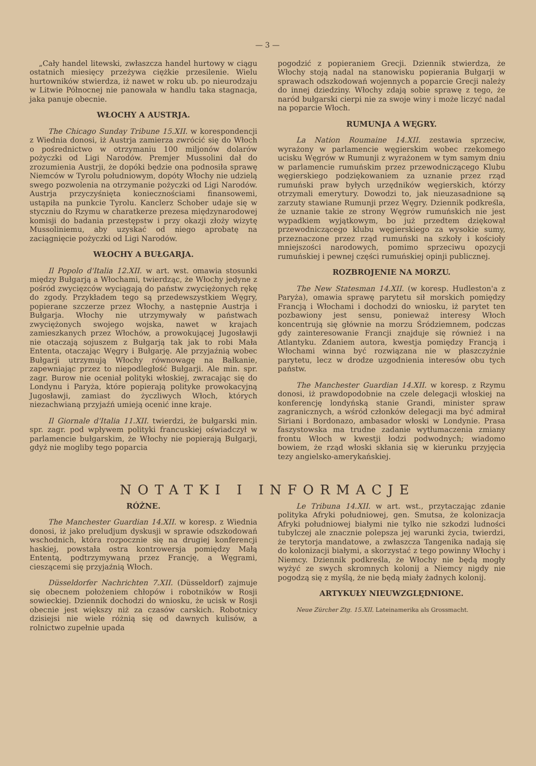— 3 —
„Cały handel litewski, zwłaszcza handel hurtowy w ciągu ostatnich miesięcy przeżywa ciężkie przesilenie. Wielu hurtowników stwierdza, iż nawet w roku ub. po nieurodzaju w Litwie Północnej nie panowała w handlu taka stagnacja, jaka panuje obecnie.
WŁOCHY A AUSTRJA.
The Chicago Sunday Tribune 15.XII. w korespondencji z Wiednia donosi, iż Austrja zamierza zwrócić się do Włoch o pośrednictwo w otrzymaniu 100 miljonów dolarów pożyczki od Ligi Narodów. Premjer Mussolini dał do zrozumienia Austrji, że dopóki będzie ona podnosiła sprawę Niemców w Tyrolu południowym, dopóty Włochy nie udzielą swego pozwolenia na otrzymanie pożyczki od Ligi Narodów. Austrja przyczyśnięta koniecznościami finansowemi, ustąpiła na punkcie Tyrolu. Kanclerz Schober udaje się w styczniu do Rzymu w charatkerze prezesa międzynarodowej komisji do badania przestępstw i przy okazji złoży wizytę Mussoliniemu, aby uzyskać od niego aprobatę na zaciągnięcie pożyczki od Ligi Narodów.
WŁOCHY A BUŁGARJA.
Il Popolo d'Italia 12.XII. w art. wst. omawia stosunki między Bułgarją a Włochami, twierdząc, że Włochy jedyne z pośród zwycięzców wyciągają do państw zwyciężonych rękę do zgody. Przykładem tego są przedewszystkiem Węgry, popierane szczerze przez Włochy, a następnie Austrja i Bułgarja. Włochy nie utrzymywały w państwach zwyciężonych swojego wojska, nawet w krajach zamieszkanych przez Włochów, a prowokującej Jugosławji nie otaczają sojuszem z Bułgarją tak jak to robi Mała Ententa, otaczając Węgry i Bułgarję. Ale przyjaźnią wobec Bułgarji utrzymują Włochy równowagę na Bałkanie, zapewniając przez to niepodległość Bułgarji. Ale min. spr. zagr. Burow nie oceniał polityki włoskiej, zwracając się do Londynu i Paryża, które popierają polityke prowokacyjną Jugosławji, zamiast do życzliwych Włoch, których niezachwianą przyjaźń umieją ocenić inne kraje.
Il Giornale d'Italia 11.XII. twierdzi, że bułgarski min. spr. zagr. pod wpływem polityki francuskiej oświadczył w parlamencie bułgarskim, że Włochy nie popierają Bułgarji, gdyż nie mogliby tego poparcia
pogodzić z popieraniem Grecji. Dziennik stwierdza, że Włochy stoją nadal na stanowisku popierania Bułgarji w sprawach odszkodowań wojennych a poparcie Grecji należy do innej dziedziny. Włochy zdają sobie sprawę z tego, że naród bułgarski cierpi nie za swoje winy i może liczyć nadal na poparcie Włoch.
RUMUNJA A WĘGRY.
La Nation Roumaine 14.XII. zestawia sprzeciw, wyrażony w parlamencie węgierskim wobec rzekomego ucisku Węgrów w Rumunji z wyrażonem w tym samym dniu w parlamencie rumuńskim przez przewodniczącego Klubu węgierskiego podziękowaniem za uznanie przez rząd rumuński praw byłych urzędników węgierskich, którzy otrzymali emerytury. Dowodzi to, jak nieuzasadnione są zarzuty stawiane Rumunji przez Węgry. Dziennik podkreśla, że uznanie takie ze strony Węgrów rumuńskich nie jest wypadkiem wyjątkowym, bo już przedtem dziękował przewodniczącego klubu węgierskiego za wysokie sumy, przeznaczone przez rząd rumuński na szkoły i kościoły mniejszości narodowych, pomimo sprzeciwu opozycji rumuńskiej i pewnej części rumuńskiej opinji publicznej.
ROZBROJENIE NA MORZU.
The New Statesman 14.XII. (w koresp. Hudleston'a z Paryża), omawia sprawę parytetu sił morskich pomiędzy Francją i Włochami i dochodzi do wniosku, iż parytet ten pozbawiony jest sensu, ponieważ interesy Włoch koncentrują się głównie na morzu Śródziemnem, podczas gdy zainteresowanie Francji znajduje się również i na Atlantyku. Zdaniem autora, kwestja pomiędzy Francją i Włochami winna być rozwiązana nie w płaszczyźnie parytetu, lecz w drodze uzgodnienia interesów obu tych państw.
The Manchester Guardian 14.XII. w koresp. z Rzymu donosi, iż prawdopodobnie na czele delegacji włoskiej na konferencję londyńską stanie Grandi, minister spraw zagranicznych, a wśród członków delegacji ma być admirał Siriani i Bordonazo, ambasador włoski w Londynie. Prasa faszystowska ma trudne zadanie wytłumaczenia zmiany frontu Włoch w kwestji łodzi podwodnych; wiadomo bowiem, że rząd włoski skłania się w kierunku przyjęcia tezy angielsko-amerykańskiej.
NOTATKI I INFORMACJE
RÓŻNE.
The Manchester Guardian 14.XII. w koresp. z Wiednia donosi, iż jako preludjum dyskusji w sprawie odszkodowań wschodnich, która rozpocznie się na drugiej konferencji haskiej, powstała ostra kontrowersja pomiędzy Małą Ententą, podtrzymywaną przez Francję, a Węgrami, cieszącemi się przyjaźnią Włoch.
Düsseldorfer Nachrichten 7.XII. (Düsseldorf) zajmuje się obecnem położeniem chłopów i robotników w Rosji sowieckiej. Dziennik dochodzi do wniosku, że ucisk w Rosji obecnie jest większy niż za czasów carskich. Robotnicy dzisiejsi nie wiele różnią się od dawnych kulisów, a rolnictwo zupełnie upada
Le Tribuna 14.XII. w art. wst., przytaczając zdanie polityka Afryki południowej, gen. Smutsa, że kolonizacja Afryki południowej białymi nie tylko nie szkodzi ludności tubylczej ale znacznie polepsza jej warunki życia, twierdzi, że terytorja mandatowe, a zwłaszcza Tangenika nadają się do kolonizacji białymi, a skorzystać z tego powinny Włochy i Niemcy. Dziennik podkreśla, że Włochy nie będą mogły wyżyć ze swych skromnych kolonij a Niemcy nigdy nie pogodzą się z myślą, że nie będą miały żadnych kolonij.
ARTYKUŁY NIEUWZGLĘDNIONE.
Neue Zürcher Ztg. 15.XII. Lateinamerika als Grossmacht.